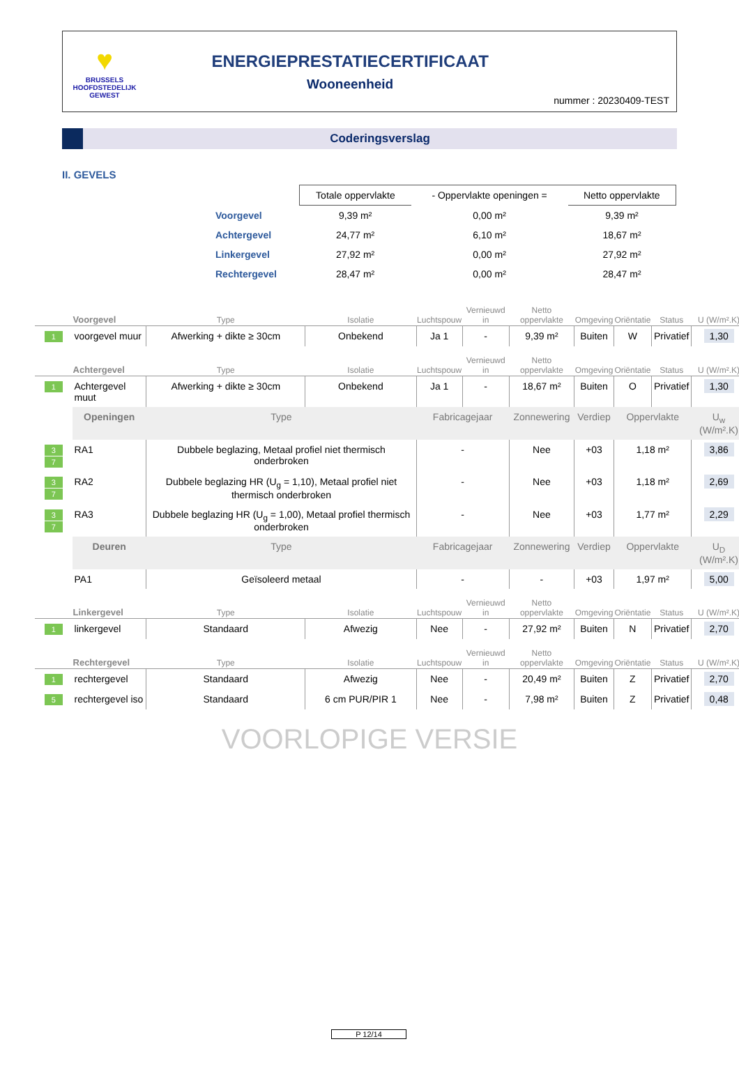♥
BRUSSELS
HOOFDSTEDELIJK
GEWEST
ENERGIEPRESTATIECERTIFICAAT
Wooneenheid
nummer : 20230409-TEST
Coderingsverslag
II. GEVELS
| | Totale oppervlakte | - Oppervlakte openingen = | Netto oppervlakte |
| --- | --- | --- | --- |
| Voorgevel | 9,39 m² | 0,00 m² | 9,39 m² |
| Achtergevel | 24,77 m² | 6,10 m² | 18,67 m² |
| Linkergevel | 27,92 m² | 0,00 m² | 27,92 m² |
| Rechtergevel | 28,47 m² | 0,00 m² | 28,47 m² |
| | Voorgevel | Type | Isolatie | Luchtspouw | Vernieuwd in | Netto oppervlakte | Omgeving | Oriëntatie | Status | U (W/m².K) |
| --- | --- | --- | --- | --- | --- | --- | --- | --- | --- | --- |
| 1 | voorgevel muur | Afwerking + dikte ≥ 30cm | Onbekend | Ja 1 | - | 9,39 m² | Buiten | W | Privatief | 1,30 |
| | Achtergevel | Type | Isolatie | Luchtspouw | Vernieuwd in | Netto oppervlakte | Omgeving | Oriëntatie | Status | U (W/m².K) |
| 1 | Achtergevel muut | Afwerking + dikte ≥ 30cm | Onbekend | Ja 1 | - | 18,67 m² | Buiten | O | Privatief | 1,30 |
| | Openingen | Type | | Fabricagejaar | | Zonnewering | Verdiep | Oppervlakte | | U<sub>w</sub> (W/m².K) |
| 3 7 | RA1 | Dubbele beglazing, Metaal profiel niet thermisch onderbroken | | - | | Nee | +03 | 1,18 m² | | 3,86 |
| 3 7 | RA2 | Dubbele beglazing HR (U<sub>g</sub> = 1,10), Metaal profiel niet thermisch onderbroken | | - | | Nee | +03 | 1,18 m² | | 2,69 |
| 3 7 | RA3 | Dubbele beglazing HR (U<sub>g</sub> = 1,00), Metaal profiel thermisch onderbroken | | - | | Nee | +03 | 1,77 m² | | 2,29 |
| | Deuren | Type | | Fabricagejaar | | Zonnewering | Verdiep | Oppervlakte | | U<sub>D</sub> (W/m².K) |
| | PA1 | Geïsoleerd metaal | | - | | - | +03 | 1,97 m² | | 5,00 |
| | Linkergevel | Type | Isolatie | Luchtspouw | Vernieuwd in | Netto oppervlakte | Omgeving | Oriëntatie | Status | U (W/m².K) |
| 1 | linkergevel | Standaard | Afwezig | Nee | - | 27,92 m² | Buiten | N | Privatief | 2,70 |
| | Rechtergevel | Type | Isolatie | Luchtspouw | Vernieuwd in | Netto oppervlakte | Omgeving | Oriëntatie | Status | U (W/m².K) |
| 1 | rechtergevel | Standaard | Afwezig | Nee | - | 20,49 m² | Buiten | Z | Privatief | 2,70 |
| 5 | rechtergevel iso | Standaard | 6 cm PUR/PIR 1 | Nee | - | 7,98 m² | Buiten | Z | Privatief | 0,48 |
VOORLOPIGE VERSIE
P 12/14